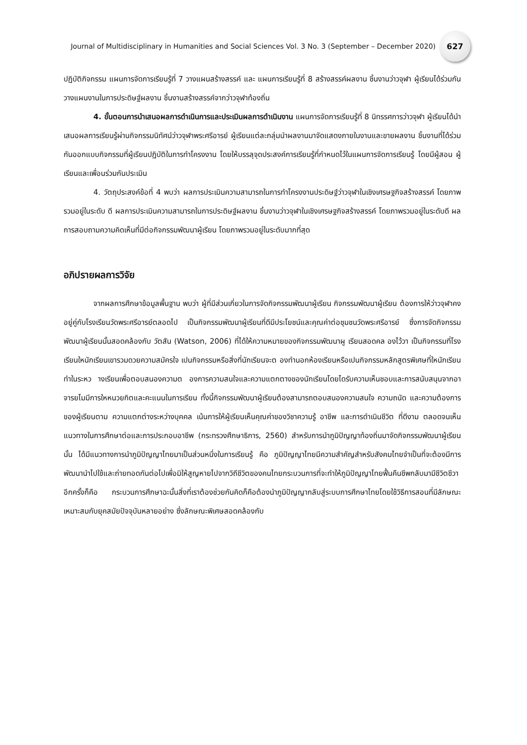Journal of Multidisciplinary in Humanities and Social Sciences Vol. 3 No. 3 (September – December 2020)
627
ปฏิบัติกิจกรรม แผนการจัดการเรียนรู้ที่ 7 วางแผนสร้างสรรค์ และ แผนการเรียนรู้ที่ 8 สร้างสรรค์ผลงาน ชิ้นงานว่าวจุฬา ผู้เรียนได้ร่วมกันวางแผนงานในการประดิษฐ์ผลงาน ชิ้นงานสร้างสรรค์จากว่าวจุฬาท้องถิ่น
4. ขั้นตอนการนำเสนอผลการดำเนินการและประเมินผลการดำเนินงาน แผนการจัดการเรียนรู้ที่ 8 นิทรรศการว่าวจุฬา ผู้เรียนได้นำเสนอผลการเรียนรู้ผ่านกิจกรรมนิทัศน์ว่าวจุฬาพระศรีอารย์ ผู้เรียนแต่ละกลุ่มนำผลงานมาจัดแสดงภายในงานและขายผลงาน ชิ้นงานที่ได้ร่วมกันออกแบบกิจกรรมที่ผู้เรียนปฏิบัติในการทำโครงงาน โดยให้บรรลุจุดประสงค์การเรียนรู้ที่กำหนดไว้ในแผนการจัดการเรียนรู้ โดยมีผู้สอน ผู้เรียนและเพื่อนร่วมกันประเมิน
4. วัตถุประสงค์ข้อที่ 4 พบว่า ผลการประเมินความสามารถในการทำโครงงานประดิษฐ์ว่าวจุฬาในเชิงเศรษฐกิจสร้างสรรค์ โดยภาพรวมอยู่ในระดับ ดี ผลการประเมินความสามารถในการประดิษฐ์ผลงาน ชิ้นงานว่าวจุฬาในเชิงเศรษฐกิจสร้างสรรค์ โดยภาพรวมอยู่ในระดับดี ผลการสอบถามความคิดเห็นที่มีต่อกิจกรรมพัฒนาผู้เรียน โดยภาพรวมอยู่ในระดับมากที่สุด
อภิปรายผลการวิจัย
จากผลการศึกษาข้อมูลพื้นฐาน พบว่า ผู้ที่มีส่วนเกี่ยวในการจัดกิจกรรมพัฒนาผู้เรียน กิจกรรมพัฒนาผู้เรียน ต้องการให้ว่าวจุฬาคงอยู่คู่กับโรงเรียนวัดพระศรีอารย์ตลอดไป เป็นกิจกรรมพัฒนาผู้เรียนที่ดีมีประโยชน์และคุณค่าต่อชุมชนวัดพระศรีอารย์ ซึ่งการจัดกิจกรรมพัฒนาผู้เรียนนั้นสอดคล้องกับ วัตสัน (Watson, 2006) ที่ได้ให้ความหมายของกิจกรรมพัฒนาผู เรียนสอดคล องไว้วา เป็นกิจกรรมที่โรงเรียนใหนักเรียนเขารวมดวยความสมัครใจ เปนกิจกรรมหรือสิ่งที่นักเรียนจะต องทำนอกห้องเรียนหรือเปนกิจกรรมหลักสูตรพิเศษที่ใหนักเรียนทำในระหว างเรียนเพื่อตอบสนองความต องการความสนใจและความแตกตางของนักเรียนโดยไดรับความเห็นชอบและการสนับสนุนจากอาจารยไมมีการใหหนวยกิตและคะแนนในการเรียน ทั้งนี้กิจกรรมพัฒนาผู้เรียนต้องสามารถตอบสนองความสนใจ ความถนัด และความต้องการของผู้เรียนตาม ความแตกต่างระหว่างบุคคล เน้นการให้ผู้เรียนเห็นคุณค่าของวิชาความรู้ อาชีพ และการดำเนินชีวิต ที่ดีงาม ตลอดจนเห็นแนวทางในการศึกษาต่อและการประกอบอาชีพ (กระทรวงศึกษาธิการ, 2560) สำหรับการนำภูมิปัญญาท้องถิ่นมาจัดกิจกรรมพัฒนาผู้เรียนนั้น ได้มีแนวทางการนำภูมิปัญญาไทยมาเป็นส่วนหนึ่งในการเรียนรู้ คือ ภูมิปัญญาไทยมีความสำคัญสำหรับสังคมไทยจำเป็นที่จะต้องมีการพัฒนานำไปใช้และถ่ายทอดกันต่อไปเพื่อมิให้สูญหายไปจากวิถีชีวิตของคนไทยกระบวนการที่จะทำให้ภูมิปัญญาไทยฟื้นคืนชีพกลับมามีชีวิตชีวาอีกครั้งก็คือ กระบวนการศึกษาฉะนั้นสิ่งที่เราต้องช่วยกันคิดก็คือต้องนำภูมิปัญญากลับสู่ระบบการศึกษาไทยโดยใช้วิธีการสอนที่มีลักษณะเหมาะสมกับยุคสมัยปัจจุบันหลายอย่าง ซึ่งลักษณะพิเศษสอดคล้องกับ